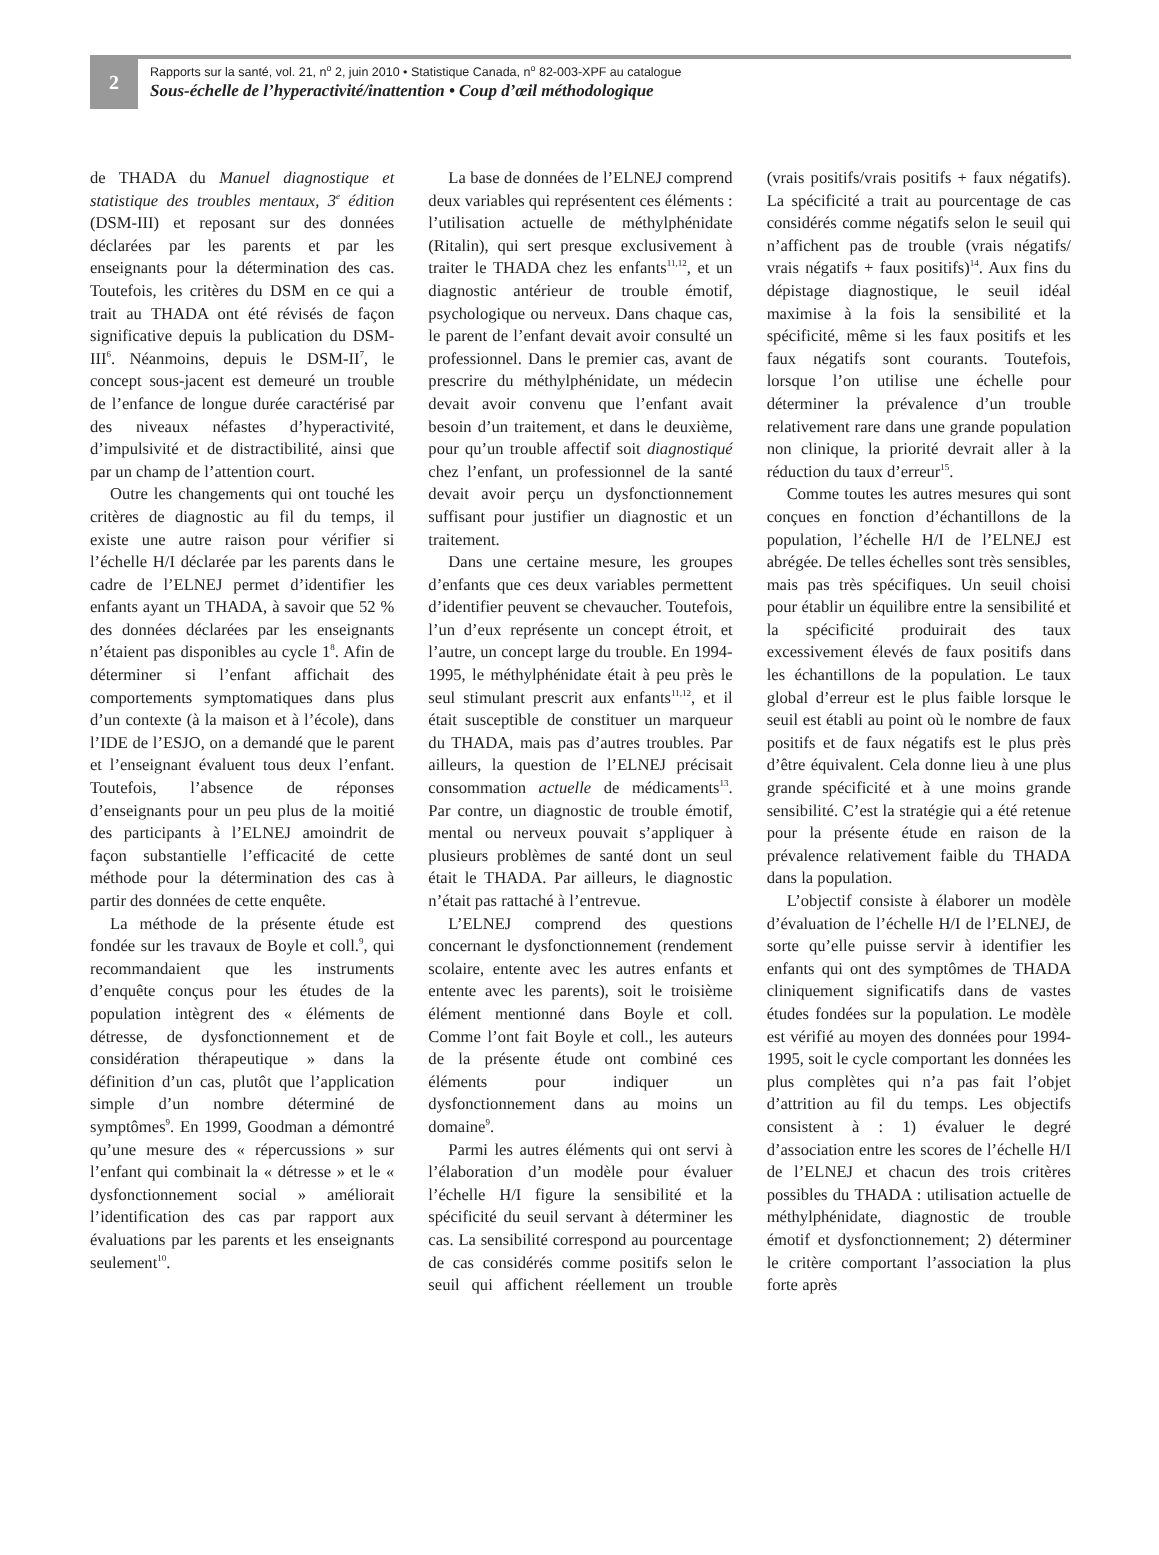2
Rapports sur la santé, vol. 21, n<sup>o</sup> 2, juin 2010 • Statistique Canada, n<sup>o</sup> 82-003-XPF au catalogue
Sous-échelle de l’hyperactivité/inattention • Coup d’œil méthodologique
de THADA du Manuel diagnostique et statistique des troubles mentaux, 3<sup>e</sup> édition (DSM-III) et reposant sur des données déclarées par les parents et par les enseignants pour la détermination des cas. Toutefois, les critères du DSM en ce qui a trait au THADA ont été révisés de façon significative depuis la publication du DSM-III<sup>6</sup>. Néanmoins, depuis le DSM-II<sup>7</sup>, le concept sous-jacent est demeuré un trouble de l’enfance de longue durée caractérisé par des niveaux néfastes d’hyperactivité, d’impulsivité et de distractibilité, ainsi que par un champ de l’attention court.
Outre les changements qui ont touché les critères de diagnostic au fil du temps, il existe une autre raison pour vérifier si l’échelle H/I déclarée par les parents dans le cadre de l’ELNEJ permet d’identifier les enfants ayant un THADA, à savoir que 52 % des données déclarées par les enseignants n’étaient pas disponibles au cycle 1<sup>8</sup>. Afin de déterminer si l’enfant affichait des comportements symptomatiques dans plus d’un contexte (à la maison et à l’école), dans l’IDE de l’ESJO, on a demandé que le parent et l’enseignant évaluent tous deux l’enfant. Toutefois, l’absence de réponses d’enseignants pour un peu plus de la moitié des participants à l’ELNEJ amoindrit de façon substantielle l’efficacité de cette méthode pour la détermination des cas à partir des données de cette enquête.
La méthode de la présente étude est fondée sur les travaux de Boyle et coll.<sup>9</sup>, qui recommandaient que les instruments d’enquête conçus pour les études de la population intègrent des « éléments de détresse, de dysfonctionnement et de considération thérapeutique » dans la définition d’un cas, plutôt que l’application simple d’un nombre déterminé de symptômes<sup>9</sup>. En 1999, Goodman a démontré qu’une mesure des « répercussions » sur l’enfant qui combinait la « détresse » et le « dysfonctionnement social » améliorait l’identification des cas par rapport aux évaluations par les parents et les enseignants seulement<sup>10</sup>.
La base de données de l’ELNEJ comprend deux variables qui représentent ces éléments : l’utilisation actuelle de méthylphénidate (Ritalin), qui sert presque exclusivement à traiter le THADA chez les enfants<sup>11,12</sup>, et un diagnostic antérieur de trouble émotif, psychologique ou nerveux. Dans chaque cas, le parent de l’enfant devait avoir consulté un professionnel. Dans le premier cas, avant de prescrire du méthylphénidate, un médecin devait avoir convenu que l’enfant avait besoin d’un traitement, et dans le deuxième, pour qu’un trouble affectif soit diagnostiqué chez l’enfant, un professionnel de la santé devait avoir perçu un dysfonctionnement suffisant pour justifier un diagnostic et un traitement.
Dans une certaine mesure, les groupes d’enfants que ces deux variables permettent d’identifier peuvent se chevaucher. Toutefois, l’un d’eux représente un concept étroit, et l’autre, un concept large du trouble. En 1994-1995, le méthylphénidate était à peu près le seul stimulant prescrit aux enfants<sup>11,12</sup>, et il était susceptible de constituer un marqueur du THADA, mais pas d’autres troubles. Par ailleurs, la question de l’ELNEJ précisait consommation actuelle de médicaments<sup>13</sup>. Par contre, un diagnostic de trouble émotif, mental ou nerveux pouvait s’appliquer à plusieurs problèmes de santé dont un seul était le THADA. Par ailleurs, le diagnostic n’était pas rattaché à l’entrevue.
L’ELNEJ comprend des questions concernant le dysfonctionnement (rendement scolaire, entente avec les autres enfants et entente avec les parents), soit le troisième élément mentionné dans Boyle et coll. Comme l’ont fait Boyle et coll., les auteurs de la présente étude ont combiné ces éléments pour indiquer un dysfonctionnement dans au moins un domaine<sup>9</sup>.
Parmi les autres éléments qui ont servi à l’élaboration d’un modèle pour évaluer l’échelle H/I figure la sensibilité et la spécificité du seuil servant à déterminer les cas. La sensibilité correspond au pourcentage de cas considérés comme positifs selon le seuil qui affichent réellement un trouble (vrais positifs/vrais positifs + faux négatifs). La spécificité a trait au pourcentage de cas considérés comme négatifs selon le seuil qui n’affichent pas de trouble (vrais négatifs/ vrais négatifs + faux positifs)<sup>14</sup>. Aux fins du dépistage diagnostique, le seuil idéal maximise à la fois la sensibilité et la spécificité, même si les faux positifs et les faux négatifs sont courants. Toutefois, lorsque l’on utilise une échelle pour déterminer la prévalence d’un trouble relativement rare dans une grande population non clinique, la priorité devrait aller à la réduction du taux d’erreur<sup>15</sup>.
Comme toutes les autres mesures qui sont conçues en fonction d’échantillons de la population, l’échelle H/I de l’ELNEJ est abrégée. De telles échelles sont très sensibles, mais pas très spécifiques. Un seuil choisi pour établir un équilibre entre la sensibilité et la spécificité produirait des taux excessivement élevés de faux positifs dans les échantillons de la population. Le taux global d’erreur est le plus faible lorsque le seuil est établi au point où le nombre de faux positifs et de faux négatifs est le plus près d’être équivalent. Cela donne lieu à une plus grande spécificité et à une moins grande sensibilité. C’est la stratégie qui a été retenue pour la présente étude en raison de la prévalence relativement faible du THADA dans la population.
L’objectif consiste à élaborer un modèle d’évaluation de l’échelle H/I de l’ELNEJ, de sorte qu’elle puisse servir à identifier les enfants qui ont des symptômes de THADA cliniquement significatifs dans de vastes études fondées sur la population. Le modèle est vérifié au moyen des données pour 1994-1995, soit le cycle comportant les données les plus complètes qui n’a pas fait l’objet d’attrition au fil du temps. Les objectifs consistent à : 1) évaluer le degré d’association entre les scores de l’échelle H/I de l’ELNEJ et chacun des trois critères possibles du THADA : utilisation actuelle de méthylphénidate, diagnostic de trouble émotif et dysfonctionnement; 2) déterminer le critère comportant l’association la plus forte après